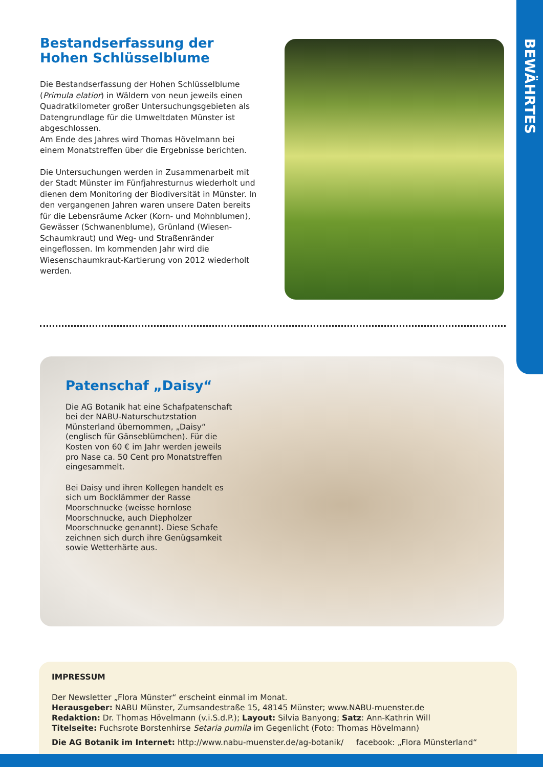BEWÄHRTES
Bestandserfassung der Hohen Schlüsselblume
Die Bestandserfassung der Hohen Schlüsselblume (Primula elatior) in Wäldern von neun jeweils einen Quadratkilometer großer Untersuchungsgebieten als Datengrundlage für die Umweltdaten Münster ist abgeschlossen.
Am Ende des Jahres wird Thomas Hövelmann bei einem Monatstreffen über die Ergebnisse berichten.
Die Untersuchungen werden in Zusammenarbeit mit der Stadt Münster im Fünfjahresturnus wiederholt und dienen dem Monitoring der Biodiversität in Münster. In den vergangenen Jahren waren unsere Daten bereits für die Lebensräume Acker (Korn- und Mohnblumen), Gewässer (Schwanenblume), Grünland (Wiesen-Schaumkraut) und Weg- und Straßenränder eingeflossen. Im kommenden Jahr wird die Wiesenschaumkraut-Kartierung von 2012 wiederholt werden.
Patenschaf „Daisy“
Die AG Botanik hat eine Schafpatenschaft bei der NABU-Naturschutzstation Münsterland übernommen, „Daisy“ (englisch für Gänseblümchen). Für die Kosten von 60 € im Jahr werden jeweils pro Nase ca. 50 Cent pro Monatstreffen eingesammelt.
Bei Daisy und ihren Kollegen handelt es sich um Bocklämmer der Rasse Moorschnucke (weisse hornlose Moorschnucke, auch Diepholzer Moorschnucke genannt). Diese Schafe zeichnen sich durch ihre Genügsamkeit sowie Wetterhärte aus.
IMPRESSUM
Der Newsletter „Flora Münster“ erscheint einmal im Monat.
Herausgeber: NABU Münster, Zumsandestraße 15, 48145 Münster; www.NABU-muenster.de
Redaktion: Dr. Thomas Hövelmann (v.i.S.d.P.); Layout: Silvia Banyong; Satz: Ann-Kathrin Will
Titelseite: Fuchsrote Borstenhirse Setaria pumila im Gegenlicht (Foto: Thomas Hövelmann)
Die AG Botanik im Internet: http://www.nabu-muenster.de/ag-botanik/ facebook: „Flora Münsterland“